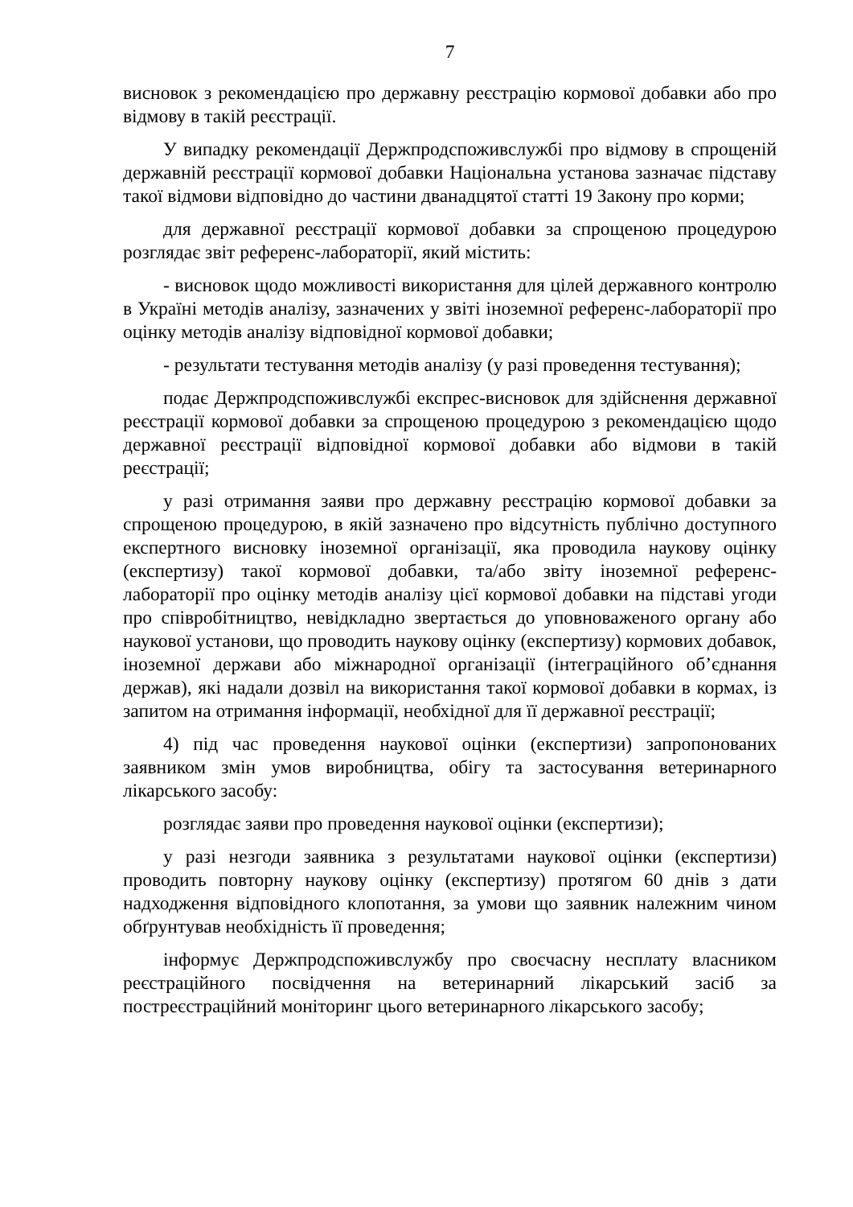7
висновок з рекомендацією про державну реєстрацію кормової добавки або про відмову в такій реєстрації.
У випадку рекомендації Держпродспоживслужбі про відмову в спрощеній державній реєстрації кормової добавки Національна установа зазначає підставу такої відмови відповідно до частини дванадцятої статті 19 Закону про корми;
для державної реєстрації кормової добавки за спрощеною процедурою розглядає звіт референс-лабораторії, який містить:
- висновок щодо можливості використання для цілей державного контролю в Україні методів аналізу, зазначених у звіті іноземної референс-лабораторії про оцінку методів аналізу відповідної кормової добавки;
- результати тестування методів аналізу (у разі проведення тестування);
подає Держпродспоживслужбі експрес-висновок для здійснення державної реєстрації кормової добавки за спрощеною процедурою з рекомендацією щодо державної реєстрації відповідної кормової добавки або відмови в такій реєстрації;
у разі отримання заяви про державну реєстрацію кормової добавки за спрощеною процедурою, в якій зазначено про відсутність публічно доступного експертного висновку іноземної організації, яка проводила наукову оцінку (експертизу) такої кормової добавки, та/або звіту іноземної референс-лабораторії про оцінку методів аналізу цієї кормової добавки на підставі угоди про співробітництво, невідкладно звертається до уповноваженого органу або наукової установи, що проводить наукову оцінку (експертизу) кормових добавок, іноземної держави або міжнародної організації (інтеграційного об’єднання держав), які надали дозвіл на використання такої кормової добавки в кормах, із запитом на отримання інформації, необхідної для її державної реєстрації;
4) під час проведення наукової оцінки (експертизи) запропонованих заявником змін умов виробництва, обігу та застосування ветеринарного лікарського засобу:
розглядає заяви про проведення наукової оцінки (експертизи);
у разі незгоди заявника з результатами наукової оцінки (експертизи) проводить повторну наукову оцінку (експертизу) протягом 60 днів з дати надходження відповідного клопотання, за умови що заявник належним чином обґрунтував необхідність її проведення;
інформує Держпродспоживслужбу про своєчасну несплату власником реєстраційного посвідчення на ветеринарний лікарський засіб за постреєстраційний моніторинг цього ветеринарного лікарського засобу;